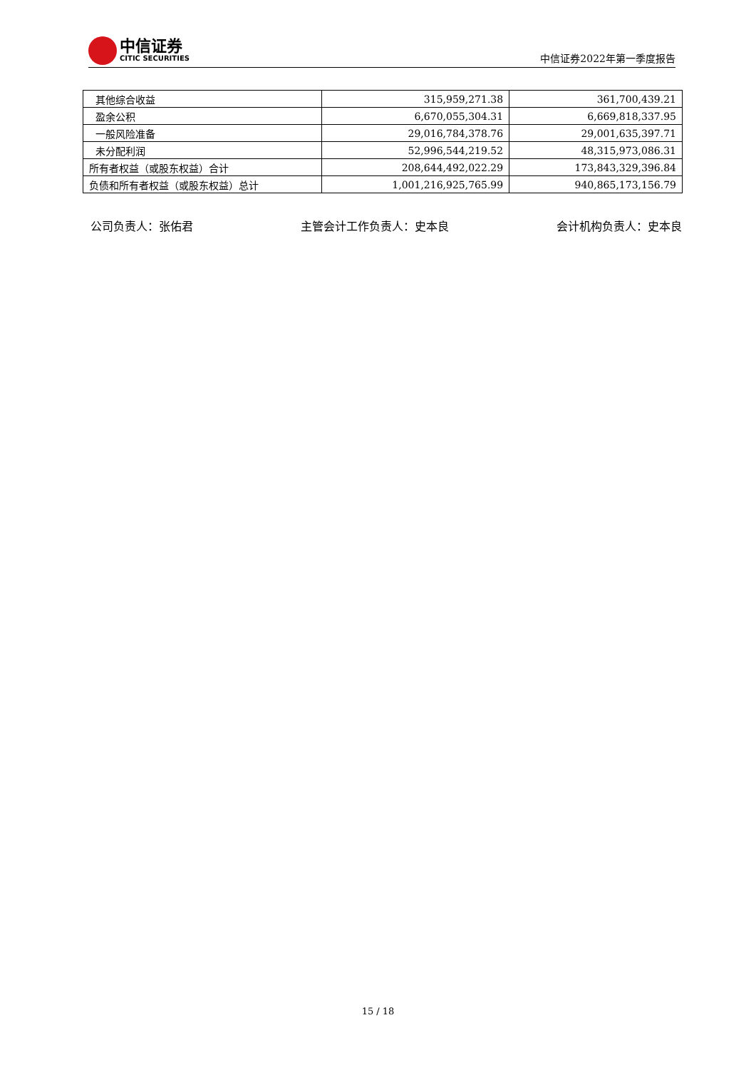中信证券
CITIC SECURITIES
中信证券2022年第一季度报告
| 其他综合收益 | 315,959,271.38 | 361,700,439.21 |
| 盈余公积 | 6,670,055,304.31 | 6,669,818,337.95 |
| 一般风险准备 | 29,016,784,378.76 | 29,001,635,397.71 |
| 未分配利润 | 52,996,544,219.52 | 48,315,973,086.31 |
| 所有者权益（或股东权益）合计 | 208,644,492,022.29 | 173,843,329,396.84 |
| 负债和所有者权益（或股东权益）总计 | 1,001,216,925,765.99 | 940,865,173,156.79 |
公司负责人：张佑君 主管会计工作负责人：史本良 会计机构负责人：史本良
15 / 18